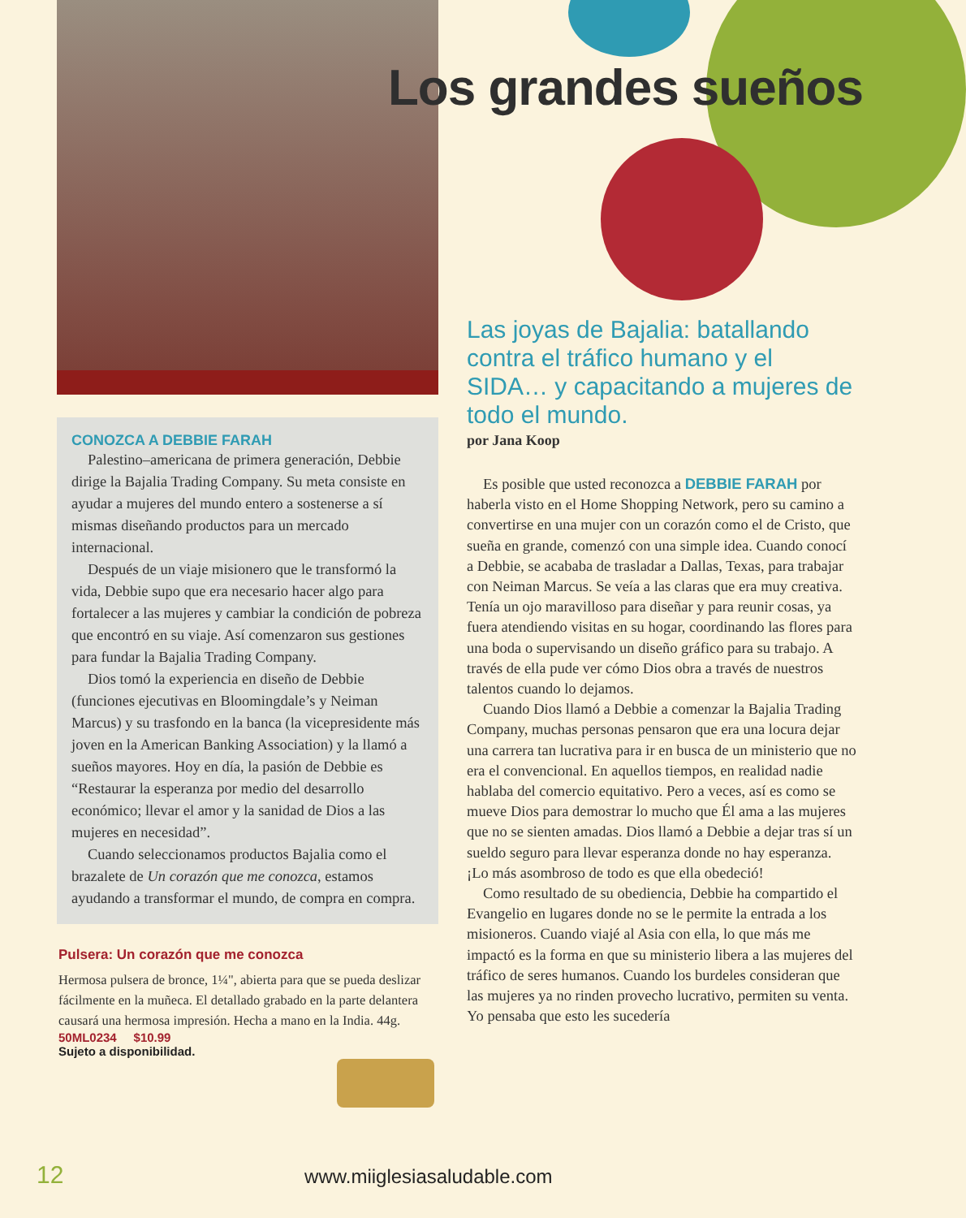Los grandes sueños
CONOZCA A DEBBIE FARAH
Palestino–americana de primera generación, Debbie dirige la Bajalia Trading Company. Su meta consiste en ayudar a mujeres del mundo entero a sostenerse a sí mismas diseñando productos para un mercado internacional.
Después de un viaje misionero que le transformó la vida, Debbie supo que era necesario hacer algo para fortalecer a las mujeres y cambiar la condición de pobreza que encontró en su viaje. Así comenzaron sus gestiones para fundar la Bajalia Trading Company.
Dios tomó la experiencia en diseño de Debbie (funciones ejecutivas en Bloomingdale’s y Neiman Marcus) y su trasfondo en la banca (la vicepresidente más joven en la American Banking Association) y la llamó a sueños mayores. Hoy en día, la pasión de Debbie es “Restaurar la esperanza por medio del desarrollo económico; llevar el amor y la sanidad de Dios a las mujeres en necesidad”.
Cuando seleccionamos productos Bajalia como el brazalete de Un corazón que me conozca, estamos ayudando a transformar el mundo, de compra en compra.
Pulsera: Un corazón que me conozca
Hermosa pulsera de bronce, 1¼", abierta para que se pueda deslizar fácilmente en la muñeca. El detallado grabado en la parte delantera causará una hermosa impresión. Hecha a mano en la India. 44g.
50ML0234 $10.99
Sujeto a disponibilidad.
Las joyas de Bajalia: batallando contra el tráfico humano y el SIDA… y capacitando a mujeres de todo el mundo.
por Jana Koop
Es posible que usted reconozca a DEBBIE FARAH por haberla visto en el Home Shopping Network, pero su camino a convertirse en una mujer con un corazón como el de Cristo, que sueña en grande, comenzó con una simple idea. Cuando conocí a Debbie, se acababa de trasladar a Dallas, Texas, para trabajar con Neiman Marcus. Se veía a las claras que era muy creativa. Tenía un ojo maravilloso para diseñar y para reunir cosas, ya fuera atendiendo visitas en su hogar, coordinando las flores para una boda o supervisando un diseño gráfico para su trabajo. A través de ella pude ver cómo Dios obra a través de nuestros talentos cuando lo dejamos.
Cuando Dios llamó a Debbie a comenzar la Bajalia Trading Company, muchas personas pensaron que era una locura dejar una carrera tan lucrativa para ir en busca de un ministerio que no era el convencional. En aquellos tiempos, en realidad nadie hablaba del comercio equitativo. Pero a veces, así es como se mueve Dios para demostrar lo mucho que Él ama a las mujeres que no se sienten amadas. Dios llamó a Debbie a dejar tras sí un sueldo seguro para llevar esperanza donde no hay esperanza. ¡Lo más asombroso de todo es que ella obedeció!
Como resultado de su obediencia, Debbie ha compartido el Evangelio en lugares donde no se le permite la entrada a los misioneros. Cuando viajé al Asia con ella, lo que más me impactó es la forma en que su ministerio libera a las mujeres del tráfico de seres humanos. Cuando los burdeles consideran que las mujeres ya no rinden provecho lucrativo, permiten su venta. Yo pensaba que esto les sucedería
12 www.miiglesiasaludable.com